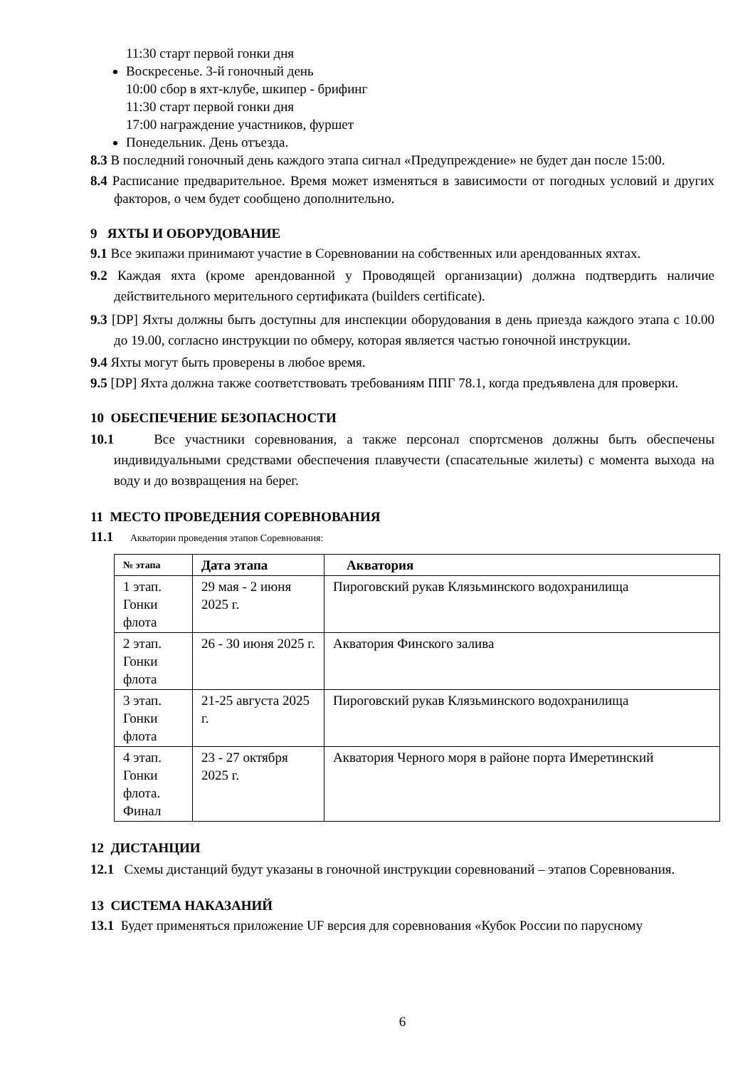11:30 старт первой гонки дня
Воскресенье. 3-й гоночный день
10:00 сбор в яхт-клубе, шкипер - брифинг
11:30 старт первой гонки дня
17:00 награждение участников, фуршет
Понедельник. День отъезда.
8.3 В последний гоночный день каждого этапа сигнал «Предупреждение» не будет дан после 15:00.
8.4 Расписание предварительное. Время может изменяться в зависимости от погодных условий и других факторов, о чем будет сообщено дополнительно.
9 ЯХТЫ И ОБОРУДОВАНИЕ
9.1 Все экипажи принимают участие в Соревновании на собственных или арендованных яхтах.
9.2 Каждая яхта (кроме арендованной у Проводящей организации) должна подтвердить наличие действительного мерительного сертификата (builders certificate).
9.3 [DP] Яхты должны быть доступны для инспекции оборудования в день приезда каждого этапа с 10.00 до 19.00, согласно инструкции по обмеру, которая является частью гоночной инструкции.
9.4 Яхты могут быть проверены в любое время.
9.5 [DP] Яхта должна также соответствовать требованиям ППГ 78.1, когда предъявлена для проверки.
10 ОБЕСПЕЧЕНИЕ БЕЗОПАСНОСТИ
10.1 Все участники соревнования, а также персонал спортсменов должны быть обеспечены индивидуальными средствами обеспечения плавучести (спасательные жилеты) с момента выхода на воду и до возвращения на берег.
11 МЕСТО ПРОВЕДЕНИЯ СОРЕВНОВАНИЯ
11.1 Акватории проведения этапов Соревнования:
| № этапа | Дата этапа | Акватория |
| --- | --- | --- |
| 1 этап. Гонки флота | 29 мая - 2 июня 2025 г. | Пироговский рукав Клязьминского водохранилища |
| 2 этап. Гонки флота | 26 - 30 июня 2025 г. | Акватория Финского залива |
| 3 этап. Гонки флота | 21-25 августа 2025 г. | Пироговский рукав Клязьминского водохранилища |
| 4 этап. Гонки флота. Финал | 23 - 27 октября 2025 г. | Акватория Черного моря в районе порта Имеретинский |
12 ДИСТАНЦИИ
12.1 Схемы дистанций будут указаны в гоночной инструкции соревнований – этапов Соревнования.
13 СИСТЕМА НАКАЗАНИЙ
13.1 Будет применяться приложение UF версия для соревнования «Кубок России по парусному
6